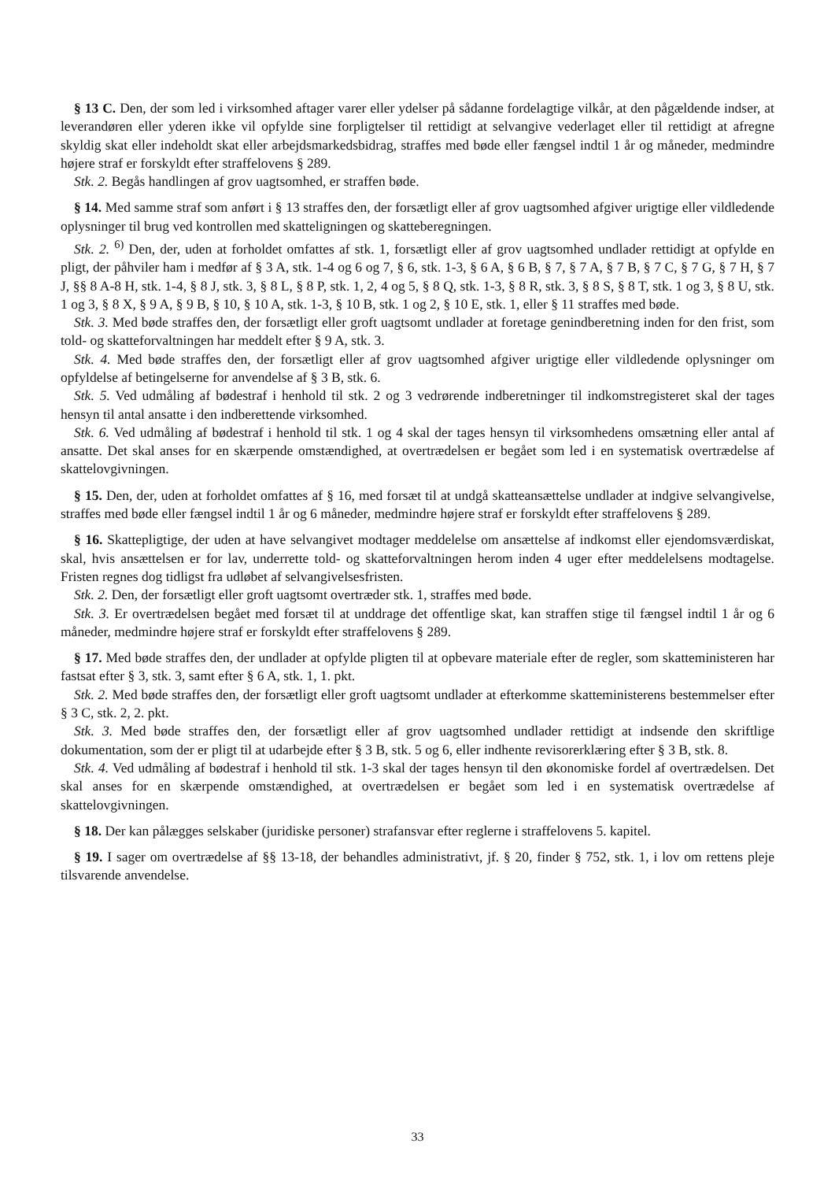§ 13 C. Den, der som led i virksomhed aftager varer eller ydelser på sådanne fordelagtige vilkår, at den pågældende indser, at leverandøren eller yderen ikke vil opfylde sine forpligtelser til rettidigt at selvangive vederlaget eller til rettidigt at afregne skyldig skat eller indeholdt skat eller arbejdsmarkedsbidrag, straffes med bøde eller fængsel indtil 1 år og måneder, medmindre højere straf er forskyldt efter straffelovens § 289.
Stk. 2. Begås handlingen af grov uagtsomhed, er straffen bøde.
§ 14. Med samme straf som anført i § 13 straffes den, der forsætligt eller af grov uagtsomhed afgiver urigtige eller vildledende oplysninger til brug ved kontrollen med skatteligningen og skatteberegningen.
Stk. 2. <sup>6)</sup> Den, der, uden at forholdet omfattes af stk. 1, forsætligt eller af grov uagtsomhed undlader rettidigt at opfylde en pligt, der påhviler ham i medfør af § 3 A, stk. 1-4 og 6 og 7, § 6, stk. 1-3, § 6 A, § 6 B, § 7, § 7 A, § 7 B, § 7 C, § 7 G, § 7 H, § 7 J, §§ 8 A-8 H, stk. 1-4, § 8 J, stk. 3, § 8 L, § 8 P, stk. 1, 2, 4 og 5, § 8 Q, stk. 1-3, § 8 R, stk. 3, § 8 S, § 8 T, stk. 1 og 3, § 8 U, stk. 1 og 3, § 8 X, § 9 A, § 9 B, § 10, § 10 A, stk. 1-3, § 10 B, stk. 1 og 2, § 10 E, stk. 1, eller § 11 straffes med bøde.
Stk. 3. Med bøde straffes den, der forsætligt eller groft uagtsomt undlader at foretage genindberetning inden for den frist, som told- og skatteforvaltningen har meddelt efter § 9 A, stk. 3.
Stk. 4. Med bøde straffes den, der forsætligt eller af grov uagtsomhed afgiver urigtige eller vildledende oplysninger om opfyldelse af betingelserne for anvendelse af § 3 B, stk. 6.
Stk. 5. Ved udmåling af bødestraf i henhold til stk. 2 og 3 vedrørende indberetninger til indkomstregisteret skal der tages hensyn til antal ansatte i den indberettende virksomhed.
Stk. 6. Ved udmåling af bødestraf i henhold til stk. 1 og 4 skal der tages hensyn til virksomhedens omsætning eller antal af ansatte. Det skal anses for en skærpende omstændighed, at overtrædelsen er begået som led i en systematisk overtrædelse af skattelovgivningen.
§ 15. Den, der, uden at forholdet omfattes af § 16, med forsæt til at undgå skatteansættelse undlader at indgive selvangivelse, straffes med bøde eller fængsel indtil 1 år og 6 måneder, medmindre højere straf er forskyldt efter straffelovens § 289.
§ 16. Skattepligtige, der uden at have selvangivet modtager meddelelse om ansættelse af indkomst eller ejendomsværdiskat, skal, hvis ansættelsen er for lav, underrette told- og skatteforvaltningen herom inden 4 uger efter meddelelsens modtagelse. Fristen regnes dog tidligst fra udløbet af selvangivelsesfristen.
Stk. 2. Den, der forsætligt eller groft uagtsomt overtræder stk. 1, straffes med bøde.
Stk. 3. Er overtrædelsen begået med forsæt til at unddrage det offentlige skat, kan straffen stige til fængsel indtil 1 år og 6 måneder, medmindre højere straf er forskyldt efter straffelovens § 289.
§ 17. Med bøde straffes den, der undlader at opfylde pligten til at opbevare materiale efter de regler, som skatteministeren har fastsat efter § 3, stk. 3, samt efter § 6 A, stk. 1, 1. pkt.
Stk. 2. Med bøde straffes den, der forsætligt eller groft uagtsomt undlader at efterkomme skatteministerens bestemmelser efter § 3 C, stk. 2, 2. pkt.
Stk. 3. Med bøde straffes den, der forsætligt eller af grov uagtsomhed undlader rettidigt at indsende den skriftlige dokumentation, som der er pligt til at udarbejde efter § 3 B, stk. 5 og 6, eller indhente revisorerklæring efter § 3 B, stk. 8.
Stk. 4. Ved udmåling af bødestraf i henhold til stk. 1-3 skal der tages hensyn til den økonomiske fordel af overtrædelsen. Det skal anses for en skærpende omstændighed, at overtrædelsen er begået som led i en systematisk overtrædelse af skattelovgivningen.
§ 18. Der kan pålægges selskaber (juridiske personer) strafansvar efter reglerne i straffelovens 5. kapitel.
§ 19. I sager om overtrædelse af §§ 13-18, der behandles administrativt, jf. § 20, finder § 752, stk. 1, i lov om rettens pleje tilsvarende anvendelse.
33